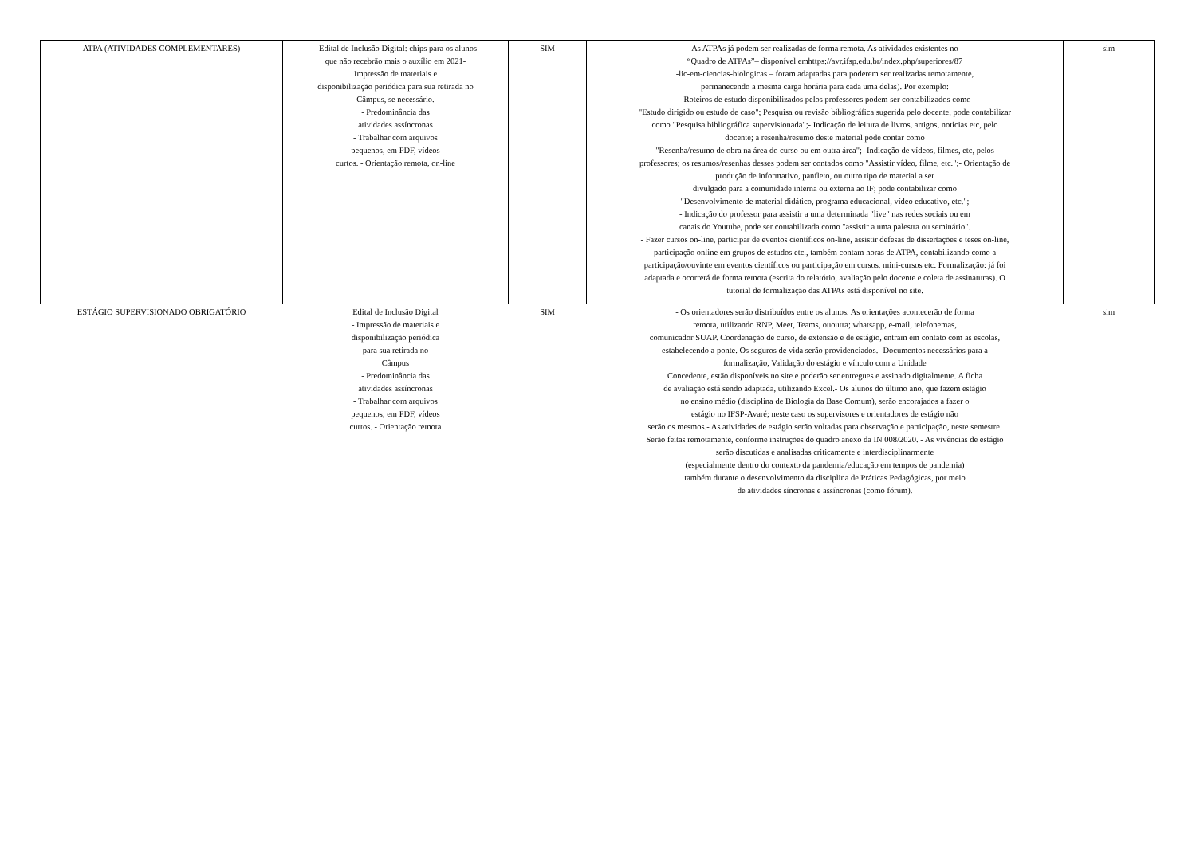| ATPA (ATIVIDADES COMPLEMENTARES) | - Edital de Inclusão Digital: chips para os alunos que não recebrão mais o auxílio em 2021- Impressão de materiais e disponibilização periódica para sua retirada no Câmpus, se necessário. - Predominância das atividades assíncronas - Trabalhar com arquivos pequenos, em PDF, vídeos curtos. - Orientação remota, on-line | SIM | As ATPAs já podem ser realizadas de forma remota. As atividades existentes no “Quadro de ATPAs”– disponível emhttps://avr.ifsp.edu.br/index.php/superiores/87 -lic-em-ciencias-biologicas – foram adaptadas para poderem ser realizadas remotamente, permanecendo a mesma carga horária para cada uma delas). Por exemplo: - Roteiros de estudo disponibilizados pelos professores podem ser contabilizados como "Estudo dirigido ou estudo de caso"; Pesquisa ou revisão bibliográfica sugerida pelo docente, pode contabilizar como "Pesquisa bibliográfica supervisionada";- Indicação de leitura de livros, artigos, notícias etc, pelo docente; a resenha/resumo deste material pode contar como "Resenha/resumo de obra na área do curso ou em outra área";- Indicação de vídeos, filmes, etc, pelos professores; os resumos/resenhas desses podem ser contados como "Assistir vídeo, filme, etc.";- Orientação de produção de informativo, panfleto, ou outro tipo de material a ser divulgado para a comunidade interna ou externa ao IF; pode contabilizar como "Desenvolvimento de material didático, programa educacional, vídeo educativo, etc."; - Indicação do professor para assistir a uma determinada "live" nas redes sociais ou em canais do Youtube, pode ser contabilizada como "assistir a uma palestra ou seminário". - Fazer cursos on-line, participar de eventos científicos on-line, assistir defesas de dissertações e teses on-line, participação online em grupos de estudos etc., também contam horas de ATPA, contabilizando como a participação/ouvinte em eventos científicos ou participação em cursos, mini-cursos etc. Formalização: já foi adaptada e ocorrerá de forma remota (escrita do relatório, avaliação pelo docente e coleta de assinaturas). O tutorial de formalização das ATPAs está disponível no site. | sim |
| ESTÁGIO SUPERVISIONADO OBRIGATÓRIO | Edital de Inclusão Digital - Impressão de materiais e disponibilização periódica para sua retirada no Câmpus - Predominância das atividades assíncronas - Trabalhar com arquivos pequenos, em PDF, vídeos curtos. - Orientação remota | SIM | - Os orientadores serão distribuídos entre os alunos. As orientações acontecerão de forma remota, utilizando RNP, Meet, Teams, ououtra; whatsapp, e-mail, telefonemas, comunicador SUAP. Coordenação de curso, de extensão e de estágio, entram em contato com as escolas, estabelecendo a ponte. Os seguros de vida serão providenciados.- Documentos necessários para a formalização, Validação do estágio e vínculo com a Unidade Concedente, estão disponíveis no site e poderão ser entregues e assinado digitalmente. A ficha de avaliação está sendo adaptada, utilizando Excel.- Os alunos do último ano, que fazem estágio no ensino médio (disciplina de Biologia da Base Comum), serão encorajados a fazer o estágio no IFSP-Avaré; neste caso os supervisores e orientadores de estágio não serão os mesmos.- As atividades de estágio serão voltadas para observação e participação, neste semestre. Serão feitas remotamente, conforme instruções do quadro anexo da IN 008/2020. - As vivências de estágio serão discutidas e analisadas criticamente e interdisciplinarmente (especialmente dentro do contexto da pandemia/educação em tempos de pandemia) também durante o desenvolvimento da disciplina de Práticas Pedagógicas, por meio de atividades síncronas e assíncronas (como fórum). | sim |